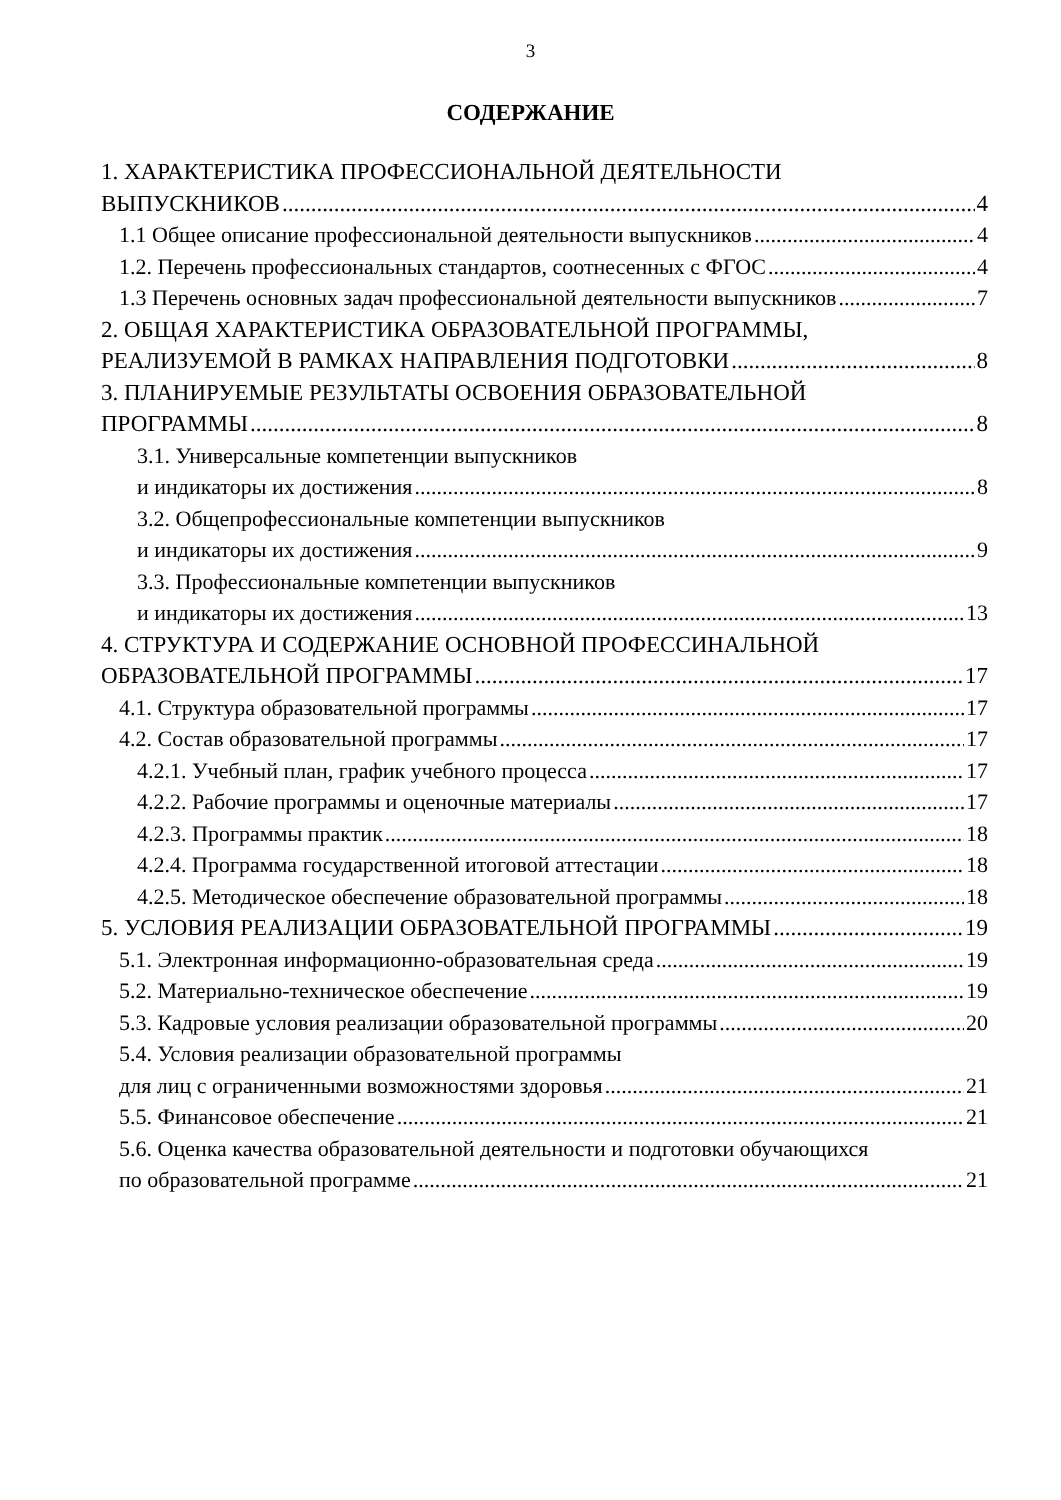3
СОДЕРЖАНИЕ
1. ХАРАКТЕРИСТИКА ПРОФЕССИОНАЛЬНОЙ ДЕЯТЕЛЬНОСТИ
ВЫПУСКНИКОВ 4
1.1 Общее описание профессиональной деятельности выпускников 4
1.2. Перечень профессиональных стандартов, соотнесенных с ФГОС 4
1.3 Перечень основных задач профессиональной деятельности выпускников 7
2. ОБЩАЯ ХАРАКТЕРИСТИКА ОБРАЗОВАТЕЛЬНОЙ ПРОГРАММЫ,
РЕАЛИЗУЕМОЙ В РАМКАХ НАПРАВЛЕНИЯ ПОДГОТОВКИ 8
3. ПЛАНИРУЕМЫЕ РЕЗУЛЬТАТЫ ОСВОЕНИЯ ОБРАЗОВАТЕЛЬНОЙ
ПРОГРАММЫ 8
3.1. Универсальные компетенции выпускников
и индикаторы их достижения 8
3.2. Общепрофессиональные компетенции выпускников
и индикаторы их достижения 9
3.3. Профессиональные компетенции выпускников
и индикаторы их достижения 13
4. СТРУКТУРА И СОДЕРЖАНИЕ ОСНОВНОЙ ПРОФЕССИНАЛЬНОЙ
ОБРАЗОВАТЕЛЬНОЙ ПРОГРАММЫ 17
4.1. Структура образовательной программы 17
4.2. Состав образовательной программы 17
4.2.1. Учебный план, график учебного процесса 17
4.2.2. Рабочие программы и оценочные материалы 17
4.2.3. Программы практик 18
4.2.4. Программа государственной итоговой аттестации 18
4.2.5. Методическое обеспечение образовательной программы 18
5. УСЛОВИЯ РЕАЛИЗАЦИИ ОБРАЗОВАТЕЛЬНОЙ ПРОГРАММЫ 19
5.1. Электронная информационно-образовательная среда 19
5.2. Материально-техническое обеспечение 19
5.3. Кадровые условия реализации образовательной программы 20
5.4. Условия реализации образовательной программы
для лиц с ограниченными возможностями здоровья 21
5.5. Финансовое обеспечение 21
5.6. Оценка качества образовательной деятельности и подготовки обучающихся
по образовательной программе 21